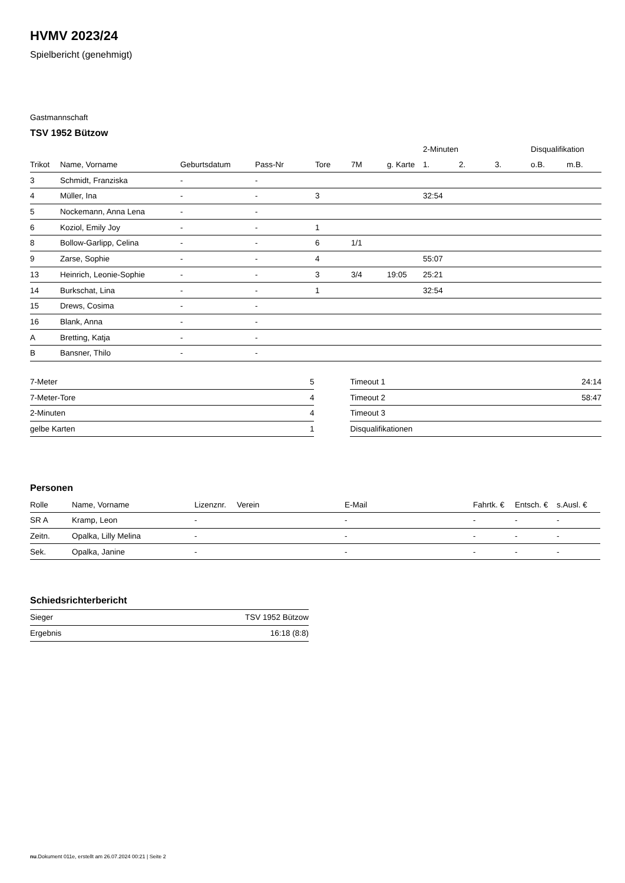HVMV 2023/24
Spielbericht (genehmigt)
Gastmannschaft
TSV 1952 Bützow
| | | | | | | | 2-Minuten | | | Disqualifikation | |
| --- | --- | --- | --- | --- | --- | --- | --- | --- | --- | --- | --- |
| Trikot | Name, Vorname | Geburtsdatum | Pass-Nr | Tore | 7M | g. Karte | 1. | 2. | 3. | o.B. | m.B. |
| 3 | Schmidt, Franziska | - | - | | | | | | | | |
| 4 | Müller, Ina | - | - | 3 | | | 32:54 | | | | |
| 5 | Nockemann, Anna Lena | - | - | | | | | | | | |
| 6 | Koziol, Emily Joy | - | - | 1 | | | | | | | |
| 8 | Bollow-Garlipp, Celina | - | - | 6 | 1/1 | | | | | | |
| 9 | Zarse, Sophie | - | - | 4 | | | 55:07 | | | | |
| 13 | Heinrich, Leonie-Sophie | - | - | 3 | 3/4 | 19:05 | 25:21 | | | | |
| 14 | Burkschat, Lina | - | - | 1 | | | 32:54 | | | | |
| 15 | Drews, Cosima | - | - | | | | | | | | |
| 16 | Blank, Anna | - | - | | | | | | | | |
| A | Bretting, Katja | - | - | | | | | | | | |
| B | Bansner, Thilo | - | - | | | | | | | | |
| 7-Meter | 5 |
| 7-Meter-Tore | 4 |
| 2-Minuten | 4 |
| gelbe Karten | 1 |
| Timeout 1 | 24:14 |
| Timeout 2 | 58:47 |
| Timeout 3 | |
| Disqualifikationen | |
Personen
| Rolle | Name, Vorname | Lizenznr. | Verein | E-Mail | Fahrtk. € | Entsch. € | s.Ausl. € |
| --- | --- | --- | --- | --- | --- | --- | --- |
| SR A | Kramp, Leon | - | | - | - | - | - |
| Zeitn. | Opalka, Lilly Melina | - | | - | - | - | - |
| Sek. | Opalka, Janine | - | | - | - | - | - |
Schiedsrichterbericht
| Sieger | TSV 1952 Bützow |
| Ergebnis | 16:18 (8:8) |
nu.Dokument 011e, erstellt am 26.07.2024 00:21 | Seite 2